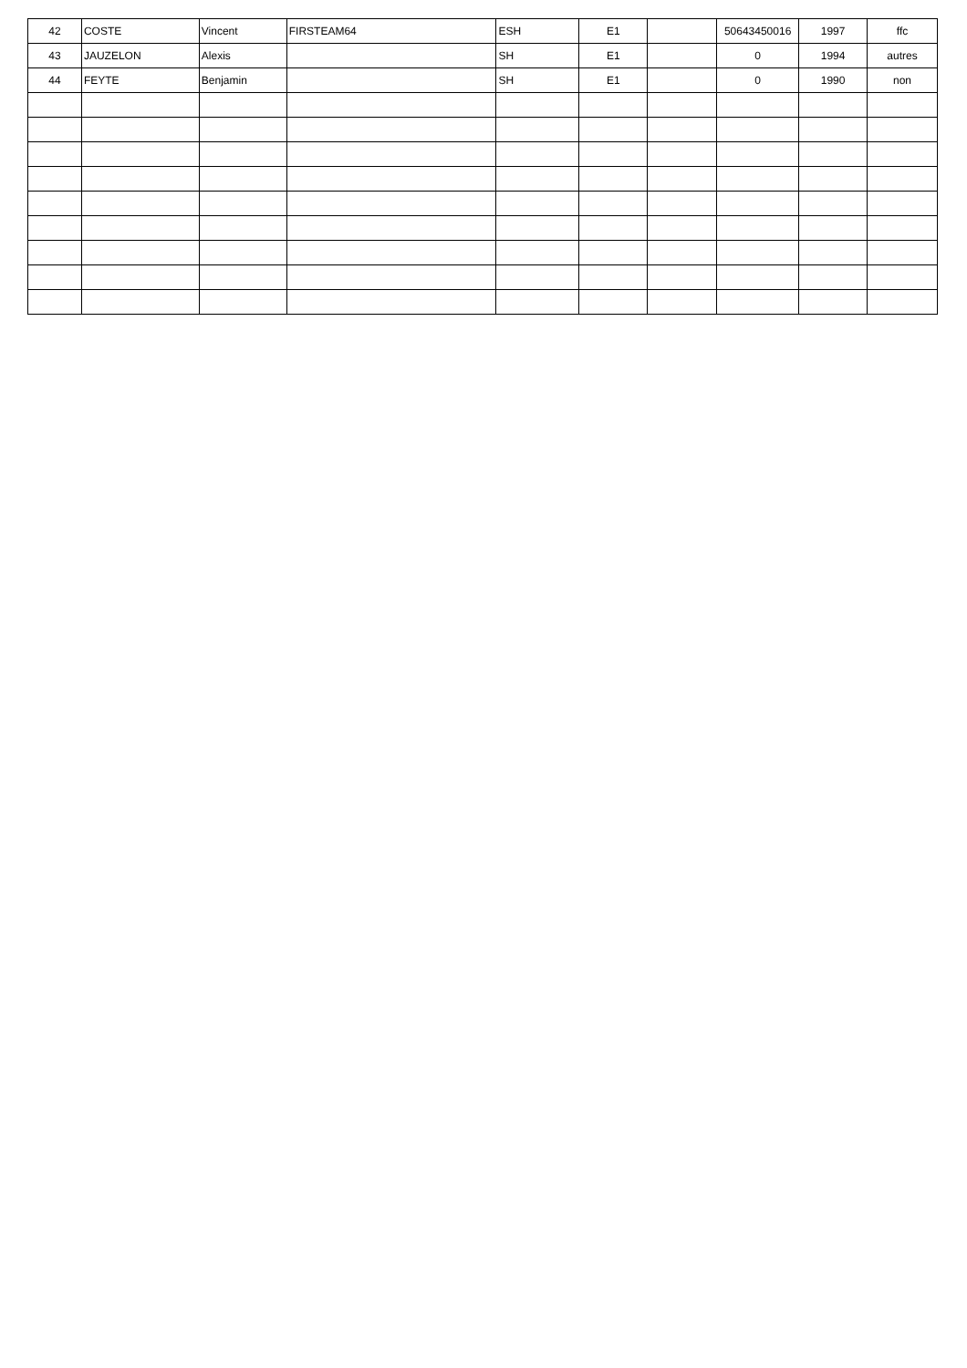| 42 | COSTE | Vincent | FIRSTEAM64 | ESH | E1 | | 50643450016 | 1997 | ffc |
| 43 | JAUZELON | Alexis | | SH | E1 | | 0 | 1994 | autres |
| 44 | FEYTE | Benjamin | | SH | E1 | | 0 | 1990 | non |